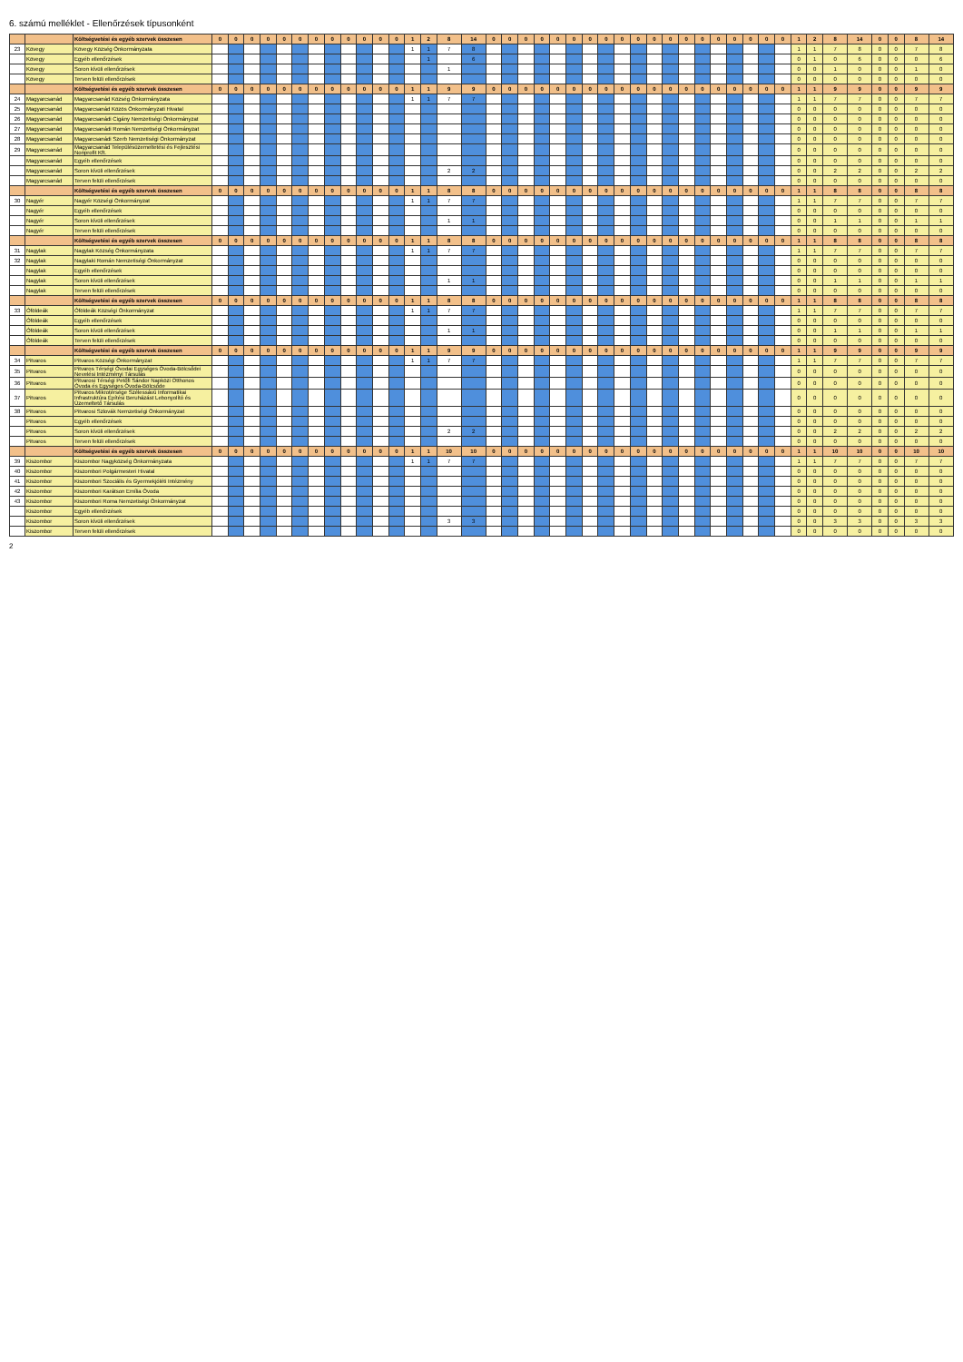6. számú melléklet - Ellenőrzések típusonként
| | | Költségvetési és egyéb szervek összesen | 0 | 0 | 0 | 0 | 0 | 0 | 0 | 0 | 0 | 0 | 0 | 0 | 1 | 2 | 8 | 14 | 0 | 0 | 0 | 0 | 0 | 0 | 0 | 0 | 0 | 0 | 0 | 0 | 0 | 0 | 0 | 0 | 0 | 0 | 0 | 1 | 2 | 8 | 14 | 0 | 0 | 8 | 14 |
| 23 | Kövegy | Kövegy Község Önkormányzata | | | | | | | | | | | | | 1 | 1 | 7 | 8 | | | | | | | | | | | | | | | | | | | | 1 | 1 | 7 | 8 | 0 | 0 | 7 | 8 |
| | Kövegy | Egyéb ellenőrzések | | | | | | | | | | | | | | 1 | | 6 | | | | | | | | | | | | | | | | | | | | 0 | 1 | 0 | 6 | 0 | 0 | 0 | 6 |
| | Kövegy | Soron kívüli ellenőrzések | | | | | | | | | | | | | | | 1 | | | | | | | | | | | | | | | | | | | | | 0 | 0 | 1 | 0 | 0 | 0 | 1 | 0 |
| | Kövegy | Terven felüli ellenőrzések | | | | | | | | | | | | | | | | | | | | | | | | | | | | | | | | | | | | 0 | 0 | 0 | 0 | 0 | 0 | 0 | 0 |
| | | Költségvetési és egyéb szervek összesen | 0 | 0 | 0 | 0 | 0 | 0 | 0 | 0 | 0 | 0 | 0 | 0 | 1 | 1 | 9 | 9 | 0 | 0 | 0 | 0 | 0 | 0 | 0 | 0 | 0 | 0 | 0 | 0 | 0 | 0 | 0 | 0 | 0 | 0 | 0 | 1 | 1 | 9 | 9 | 0 | 0 | 9 | 9 |
| 24 | Magyarcsanád | Magyarcsanád Község Önkormányzata | | | | | | | | | | | | | 1 | 1 | 7 | 7 | | | | | | | | | | | | | | | | | | | | 1 | 1 | 7 | 7 | 0 | 0 | 7 | 7 |
| 25 | Magyarcsanád | Magyarcsanád Közös Önkormányzati Hivatal | | | | | | | | | | | | | | | | | | | | | | | | | | | | | | | | | | | | 0 | 0 | 0 | 0 | 0 | 0 | 0 | 0 |
| 26 | Magyarcsanád | Magyarcsanádi Cigány Nemzetiségi Önkormányzat | | | | | | | | | | | | | | | | | | | | | | | | | | | | | | | | | | | | 0 | 0 | 0 | 0 | 0 | 0 | 0 | 0 |
| 27 | Magyarcsanád | Magyarcsanádi Román Nemzetiségi Önkormányzat | | | | | | | | | | | | | | | | | | | | | | | | | | | | | | | | | | | | 0 | 0 | 0 | 0 | 0 | 0 | 0 | 0 |
| 28 | Magyarcsanád | Magyarcsanádi Szerb Nemzetiségi Önkormányzat | | | | | | | | | | | | | | | | | | | | | | | | | | | | | | | | | | | | 0 | 0 | 0 | 0 | 0 | 0 | 0 | 0 |
| 29 | Magyarcsanád | Magyarcsanád Településüzemeltetési és Fejlesztési Nonprofit Kft. | | | | | | | | | | | | | | | | | | | | | | | | | | | | | | | | | | | | 0 | 0 | 0 | 0 | 0 | 0 | 0 | 0 |
| | Magyarcsanád | Egyéb ellenőrzések | | | | | | | | | | | | | | | | | | | | | | | | | | | | | | | | | | | | 0 | 0 | 0 | 0 | 0 | 0 | 0 | 0 |
| | Magyarcsanád | Soron kívüli ellenőrzések | | | | | | | | | | | | | | | 2 | 2 | | | | | | | | | | | | | | | | | | | | 0 | 0 | 2 | 2 | 0 | 0 | 2 | 2 |
| | Magyarcsanád | Terven felüli ellenőrzések | | | | | | | | | | | | | | | | | | | | | | | | | | | | | | | | | | | | 0 | 0 | 0 | 0 | 0 | 0 | 0 | 0 |
| | | Költségvetési és egyéb szervek összesen | 0 | 0 | 0 | 0 | 0 | 0 | 0 | 0 | 0 | 0 | 0 | 0 | 1 | 1 | 8 | 8 | 0 | 0 | 0 | 0 | 0 | 0 | 0 | 0 | 0 | 0 | 0 | 0 | 0 | 0 | 0 | 0 | 0 | 0 | 0 | 1 | 1 | 8 | 8 | 0 | 0 | 8 | 8 |
| 30 | Nagyér | Nagyér Községi Önkormányzat | | | | | | | | | | | | | 1 | 1 | 7 | 7 | | | | | | | | | | | | | | | | | | | | 1 | 1 | 7 | 7 | 0 | 0 | 7 | 7 |
| | Nagyér | Egyéb ellenőrzések | | | | | | | | | | | | | | | | | | | | | | | | | | | | | | | | | | | | 0 | 0 | 0 | 0 | 0 | 0 | 0 | 0 |
| | Nagyér | Soron kívüli ellenőrzések | | | | | | | | | | | | | | | 1 | 1 | | | | | | | | | | | | | | | | | | | | 0 | 0 | 1 | 1 | 0 | 0 | 1 | 1 |
| | Nagyér | Terven felüli ellenőrzések | | | | | | | | | | | | | | | | | | | | | | | | | | | | | | | | | | | | 0 | 0 | 0 | 0 | 0 | 0 | 0 | 0 |
| | | Költségvetési és egyéb szervek összesen | 0 | 0 | 0 | 0 | 0 | 0 | 0 | 0 | 0 | 0 | 0 | 0 | 1 | 1 | 8 | 8 | 0 | 0 | 0 | 0 | 0 | 0 | 0 | 0 | 0 | 0 | 0 | 0 | 0 | 0 | 0 | 0 | 0 | 0 | 0 | 1 | 1 | 8 | 8 | 0 | 0 | 8 | 8 |
| 31 | Nagylak | Nagylak Község Önkormányzata | | | | | | | | | | | | | 1 | 1 | 7 | 7 | | | | | | | | | | | | | | | | | | | | 1 | 1 | 7 | 7 | 0 | 0 | 7 | 7 |
| 32 | Nagylak | Nagylaki Román Nemzetiségi Önkormányzat | | | | | | | | | | | | | | | | | | | | | | | | | | | | | | | | | | | | 0 | 0 | 0 | 0 | 0 | 0 | 0 | 0 |
| | Nagylak | Egyéb ellenőrzések | | | | | | | | | | | | | | | | | | | | | | | | | | | | | | | | | | | | 0 | 0 | 0 | 0 | 0 | 0 | 0 | 0 |
| | Nagylak | Soron kívüli ellenőrzések | | | | | | | | | | | | | | | 1 | 1 | | | | | | | | | | | | | | | | | | | | 0 | 0 | 1 | 1 | 0 | 0 | 1 | 1 |
| | Nagylak | Terven felüli ellenőrzések | | | | | | | | | | | | | | | | | | | | | | | | | | | | | | | | | | | | 0 | 0 | 0 | 0 | 0 | 0 | 0 | 0 |
| | | Költségvetési és egyéb szervek összesen | 0 | 0 | 0 | 0 | 0 | 0 | 0 | 0 | 0 | 0 | 0 | 0 | 1 | 1 | 8 | 8 | 0 | 0 | 0 | 0 | 0 | 0 | 0 | 0 | 0 | 0 | 0 | 0 | 0 | 0 | 0 | 0 | 0 | 0 | 0 | 1 | 1 | 8 | 8 | 0 | 0 | 8 | 8 |
| 33 | Óföldeák | Óföldeák Községi Önkormányzat | | | | | | | | | | | | | 1 | 1 | 7 | 7 | | | | | | | | | | | | | | | | | | | | 1 | 1 | 7 | 7 | 0 | 0 | 7 | 7 |
| | Óföldeák | Egyéb ellenőrzések | | | | | | | | | | | | | | | | | | | | | | | | | | | | | | | | | | | | 0 | 0 | 0 | 0 | 0 | 0 | 0 | 0 |
| | Óföldeák | Soron kívüli ellenőrzések | | | | | | | | | | | | | | | 1 | 1 | | | | | | | | | | | | | | | | | | | | 0 | 0 | 1 | 1 | 0 | 0 | 1 | 1 |
| | Óföldeák | Terven felüli ellenőrzések | | | | | | | | | | | | | | | | | | | | | | | | | | | | | | | | | | | | 0 | 0 | 0 | 0 | 0 | 0 | 0 | 0 |
| | | Költségvetési és egyéb szervek összesen | 0 | 0 | 0 | 0 | 0 | 0 | 0 | 0 | 0 | 0 | 0 | 0 | 1 | 1 | 9 | 9 | 0 | 0 | 0 | 0 | 0 | 0 | 0 | 0 | 0 | 0 | 0 | 0 | 0 | 0 | 0 | 0 | 0 | 0 | 0 | 1 | 1 | 9 | 9 | 0 | 0 | 9 | 9 |
| 34 | Pitvaros | Pitvaros Községi Önkormányzat | | | | | | | | | | | | | 1 | 1 | 7 | 7 | | | | | | | | | | | | | | | | | | | | 1 | 1 | 7 | 7 | 0 | 0 | 7 | 7 |
| 35 | Pitvaros | Pitvaros Térségi Óvodai Egységes Óvoda-Bölcsődei Nevelési Intézményi Társulás | | | | | | | | | | | | | | | | | | | | | | | | | | | | | | | | | | | | 0 | 0 | 0 | 0 | 0 | 0 | 0 | 0 |
| 36 | Pitvaros | Pitvarosi Térségi Petőfi Sándor Napközi Otthonos Óvoda és Egységes Óvoda-Bölcsőde | | | | | | | | | | | | | | | | | | | | | | | | | | | | | | | | | | | | 0 | 0 | 0 | 0 | 0 | 0 | 0 | 0 |
| 37 | Pitvaros | Pitvaros Mikrotérsége Szélessávú Informatikai Infrastruktúra Építési Beruházást Lebonyolító és Üzemeltető Társulás | | | | | | | | | | | | | | | | | | | | | | | | | | | | | | | | | | | | 0 | 0 | 0 | 0 | 0 | 0 | 0 | 0 |
| 38 | Pitvaros | Pitvarosi Szlovák Nemzetiségi Önkormányzat | | | | | | | | | | | | | | | | | | | | | | | | | | | | | | | | | | | | 0 | 0 | 0 | 0 | 0 | 0 | 0 | 0 |
| | Pitvaros | Egyéb ellenőrzések | | | | | | | | | | | | | | | | | | | | | | | | | | | | | | | | | | | | 0 | 0 | 0 | 0 | 0 | 0 | 0 | 0 |
| | Pitvaros | Soron kívüli ellenőrzések | | | | | | | | | | | | | | | 2 | 2 | | | | | | | | | | | | | | | | | | | | 0 | 0 | 2 | 2 | 0 | 0 | 2 | 2 |
| | Pitvaros | Terven felüli ellenőrzések | | | | | | | | | | | | | | | | | | | | | | | | | | | | | | | | | | | | 0 | 0 | 0 | 0 | 0 | 0 | 0 | 0 |
| | | Költségvetési és egyéb szervek összesen | 0 | 0 | 0 | 0 | 0 | 0 | 0 | 0 | 0 | 0 | 0 | 0 | 1 | 1 | 10 | 10 | 0 | 0 | 0 | 0 | 0 | 0 | 0 | 0 | 0 | 0 | 0 | 0 | 0 | 0 | 0 | 0 | 0 | 0 | 0 | 1 | 1 | 10 | 10 | 0 | 0 | 10 | 10 |
| 39 | Kiszombor | Kiszombor Nagyközség Önkormányzata | | | | | | | | | | | | | 1 | 1 | 7 | 7 | | | | | | | | | | | | | | | | | | | | 1 | 1 | 7 | 7 | 0 | 0 | 7 | 7 |
| 40 | Kiszombor | Kiszombori Polgármesteri Hivatal | | | | | | | | | | | | | | | | | | | | | | | | | | | | | | | | | | | | 0 | 0 | 0 | 0 | 0 | 0 | 0 | 0 |
| 41 | Kiszombor | Kiszombori Szociális és Gyermekjóléti Intézmény | | | | | | | | | | | | | | | | | | | | | | | | | | | | | | | | | | | | 0 | 0 | 0 | 0 | 0 | 0 | 0 | 0 |
| 42 | Kiszombor | Kiszombori Karátson Emília Óvoda | | | | | | | | | | | | | | | | | | | | | | | | | | | | | | | | | | | | 0 | 0 | 0 | 0 | 0 | 0 | 0 | 0 |
| 43 | Kiszombor | Kiszombori Roma Nemzetiségi Önkormányzat | | | | | | | | | | | | | | | | | | | | | | | | | | | | | | | | | | | | 0 | 0 | 0 | 0 | 0 | 0 | 0 | 0 |
| | Kiszombor | Egyéb ellenőrzések | | | | | | | | | | | | | | | | | | | | | | | | | | | | | | | | | | | | 0 | 0 | 0 | 0 | 0 | 0 | 0 | 0 |
| | Kiszombor | Soron kívüli ellenőrzések | | | | | | | | | | | | | | | 3 | 3 | | | | | | | | | | | | | | | | | | | | 0 | 0 | 3 | 3 | 0 | 0 | 3 | 3 |
| | Kiszombor | Terven felüli ellenőrzések | | | | | | | | | | | | | | | | | | | | | | | | | | | | | | | | | | | | 0 | 0 | 0 | 0 | 0 | 0 | 0 | 0 |
2